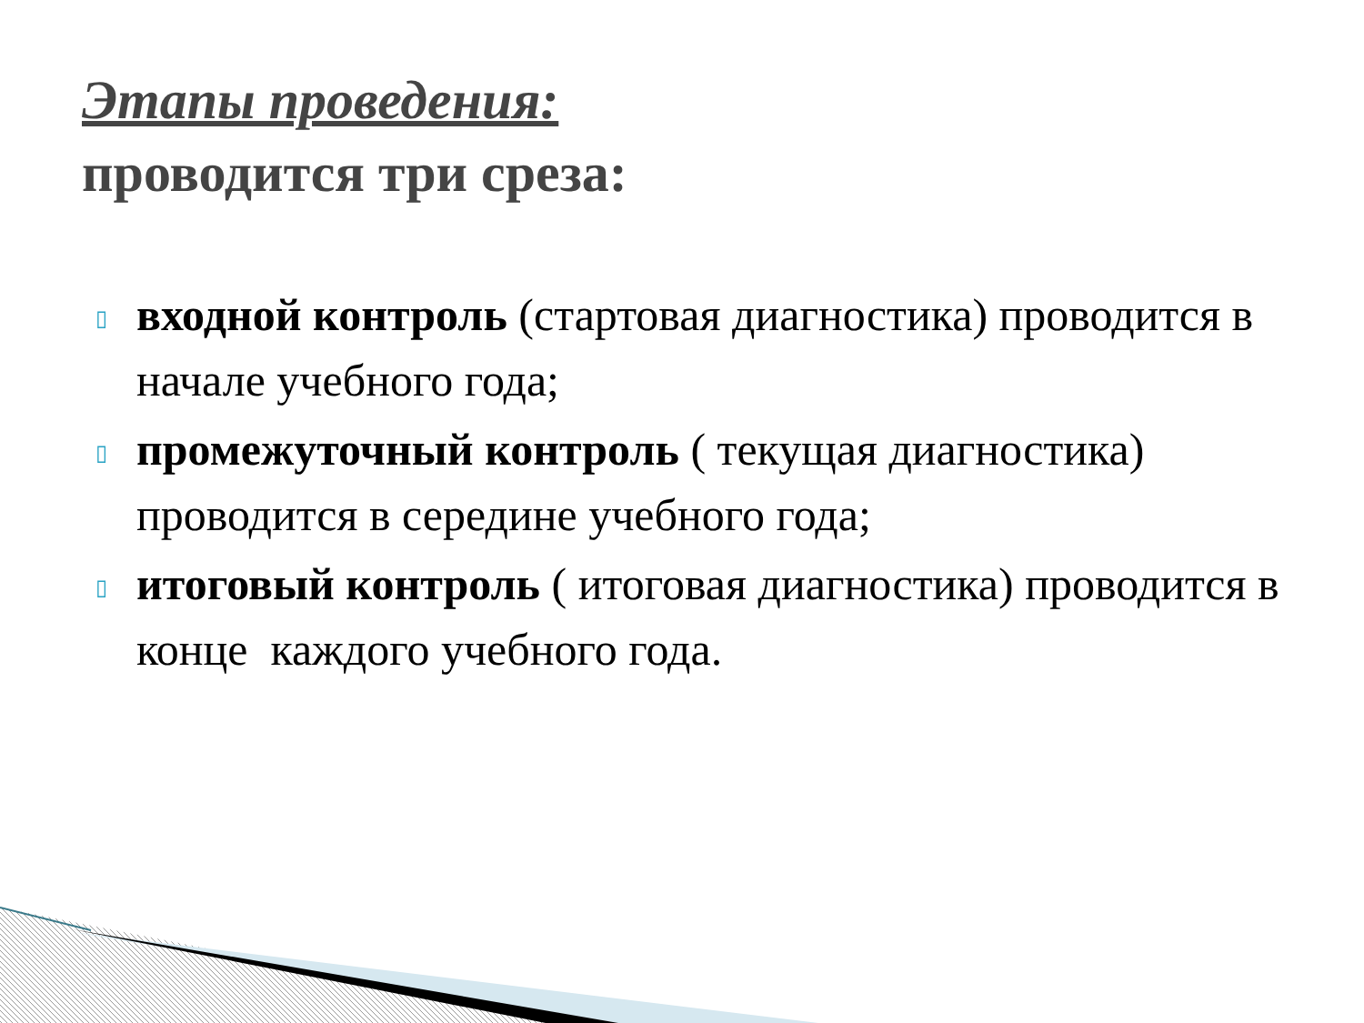Этапы проведения:
проводится три среза:
▯ входной контроль (стартовая диагностика) проводится в начале учебного года;
▯ промежуточный контроль ( текущая диагностика) проводится в середине учебного года;
▯ итоговый контроль ( итоговая диагностика) проводится в конце каждого учебного года.